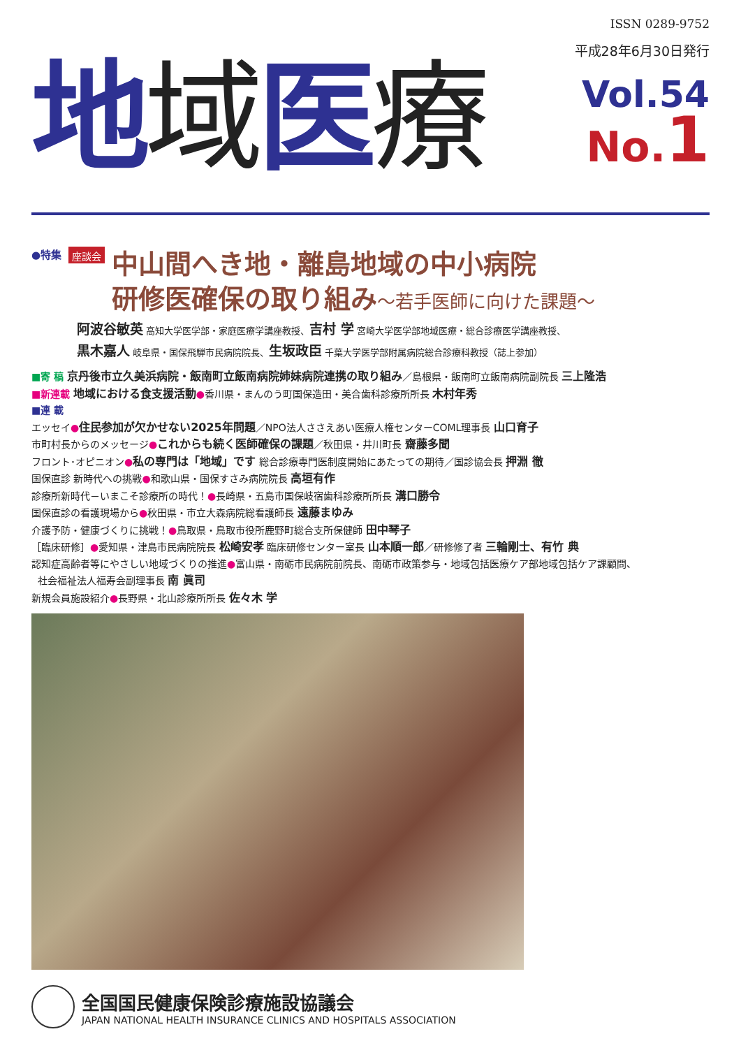ISSN 0289-9752
地域医療
平成28年6月30日発行
Vol.54
No.1
●特集 座談会
中山間へき地・離島地域の中小病院
研修医確保の取り組み～若手医師に向けた課題～
阿波谷敏英 高知大学医学部・家庭医療学講座教授、吉村 学 宮崎大学医学部地域医療・総合診療医学講座教授、
黒木嘉人 岐阜県・国保飛騨市民病院院長、生坂政臣 千葉大学医学部附属病院総合診療科教授（誌上参加）
■寄 稿 京丹後市立久美浜病院・飯南町立飯南病院姉妹病院連携の取り組み／島根県・飯南町立飯南病院副院長 三上隆浩
■新連載 地域における食支援活動●香川県・まんのう町国保造田・美合歯科診療所所長 木村年秀
■連 載
エッセイ●住民参加が欠かせない2025年問題／NPO法人ささえあい医療人権センターCOML理事長 山口育子
市町村長からのメッセージ●これからも続く医師確保の課題／秋田県・井川町長 齋藤多聞
フロント･オピニオン●私の専門は「地域」です 総合診療専門医制度開始にあたっての期待／国診協会長 押淵 徹
国保直診 新時代への挑戦●和歌山県・国保すさみ病院院長 高垣有作
診療所新時代－いまこそ診療所の時代！●長崎県・五島市国保岐宿歯科診療所所長 溝口勝令
国保直診の看護現場から●秋田県・市立大森病院総看護師長 遠藤まゆみ
介護予防・健康づくりに挑戦！●鳥取県・鳥取市役所鹿野町総合支所保健師 田中琴子
［臨床研修］●愛知県・津島市民病院院長 松崎安孝 臨床研修センター室長 山本順一郎／研修修了者 三輪剛士、有竹 典
認知症高齢者等にやさしい地域づくりの推進●富山県・南砺市民病院前院長、南砺市政策参与・地域包括医療ケア部地域包括ケア課顧問、
社会福祉法人福寿会副理事長 南 眞司
新規会員施設紹介●長野県・北山診療所所長 佐々木 学
全国国民健康保険診療施設協議会
JAPAN NATIONAL HEALTH INSURANCE CLINICS AND HOSPITALS ASSOCIATION